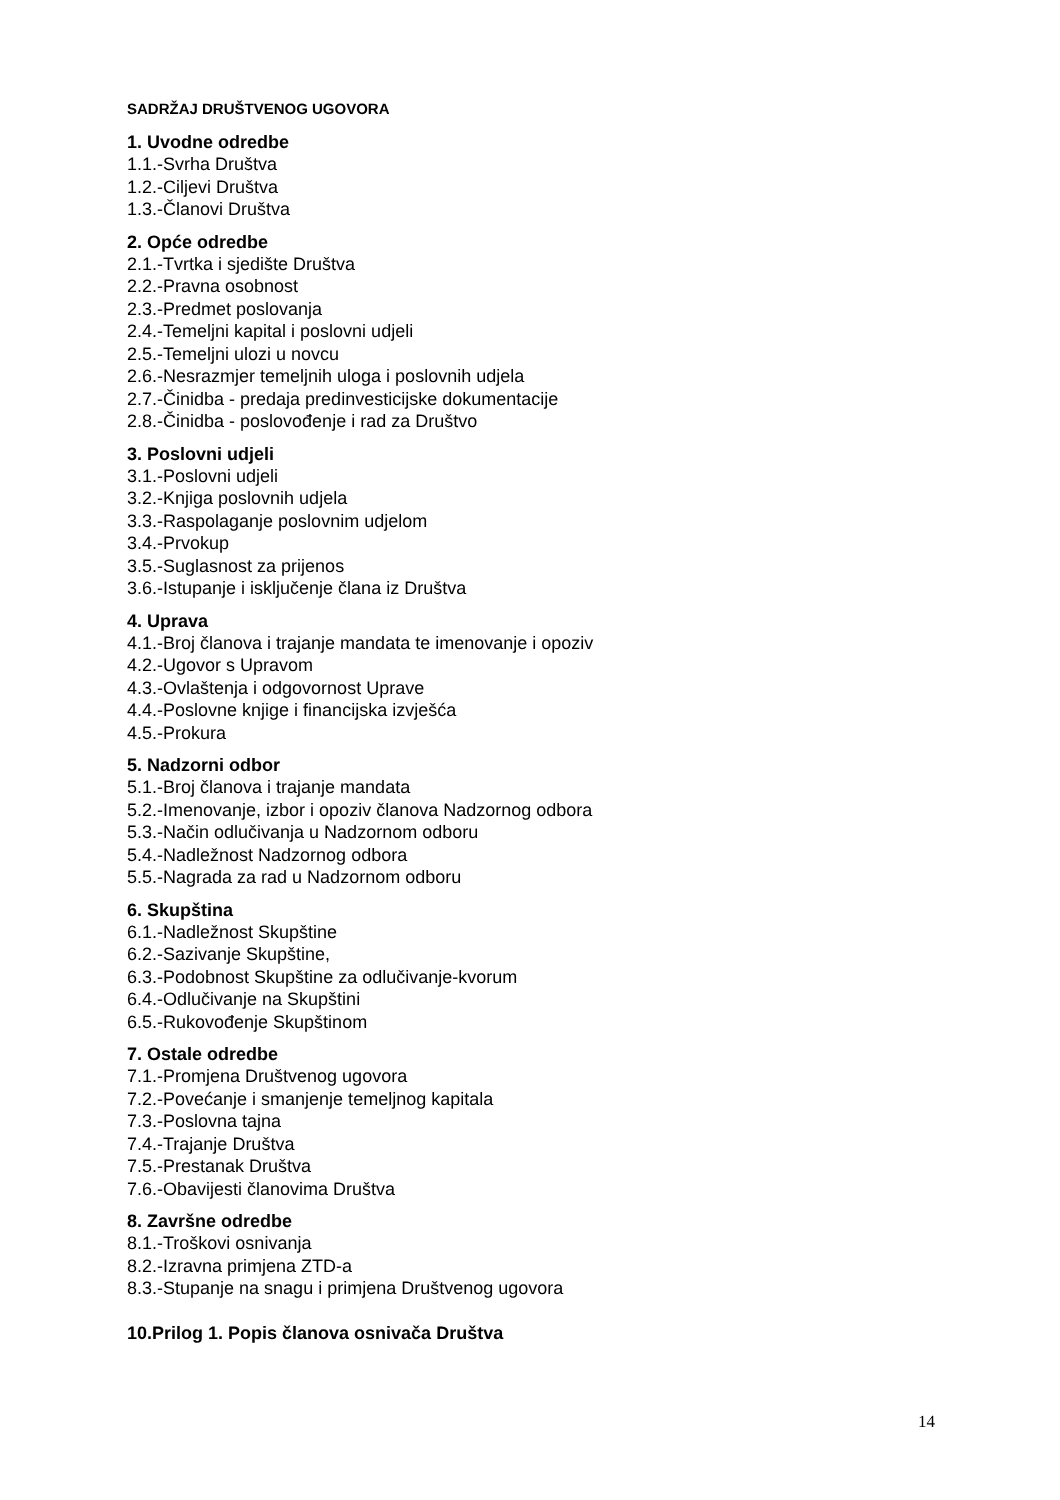SADRŽAJ DRUŠTVENOG UGOVORA
1. Uvodne odredbe
1.1.-Svrha Društva
1.2.-Ciljevi Društva
1.3.-Članovi Društva
2. Opće odredbe
2.1.-Tvrtka i sjedište Društva
2.2.-Pravna osobnost
2.3.-Predmet poslovanja
2.4.-Temeljni kapital i poslovni udjeli
2.5.-Temeljni ulozi u novcu
2.6.-Nesrazmjer temeljnih uloga i poslovnih udjela
2.7.-Činidba - predaja predinvesticijske dokumentacije
2.8.-Činidba - poslovođenje i rad za Društvo
3. Poslovni udjeli
3.1.-Poslovni udjeli
3.2.-Knjiga poslovnih udjela
3.3.-Raspolaganje poslovnim udjelom
3.4.-Prvokup
3.5.-Suglasnost za prijenos
3.6.-Istupanje i isključenje člana iz Društva
4. Uprava
4.1.-Broj članova i trajanje mandata te imenovanje i opoziv
4.2.-Ugovor s Upravom
4.3.-Ovlaštenja i odgovornost Uprave
4.4.-Poslovne knjige i financijska izvješća
4.5.-Prokura
5. Nadzorni odbor
5.1.-Broj članova i trajanje mandata
5.2.-Imenovanje, izbor i opoziv članova Nadzornog odbora
5.3.-Način odlučivanja u Nadzornom odboru
5.4.-Nadležnost Nadzornog odbora
5.5.-Nagrada za rad u Nadzornom odboru
6. Skupština
6.1.-Nadležnost Skupštine
6.2.-Sazivanje Skupštine,
6.3.-Podobnost Skupštine za odlučivanje-kvorum
6.4.-Odlučivanje na Skupštini
6.5.-Rukovođenje Skupštinom
7. Ostale odredbe
7.1.-Promjena Društvenog ugovora
7.2.-Povećanje i smanjenje temeljnog kapitala
7.3.-Poslovna tajna
7.4.-Trajanje Društva
7.5.-Prestanak Društva
7.6.-Obavijesti članovima Društva
8. Završne odredbe
8.1.-Troškovi osnivanja
8.2.-Izravna primjena ZTD-a
8.3.-Stupanje na snagu i primjena Društvenog ugovora
10.Prilog 1. Popis članova osnivača Društva
14